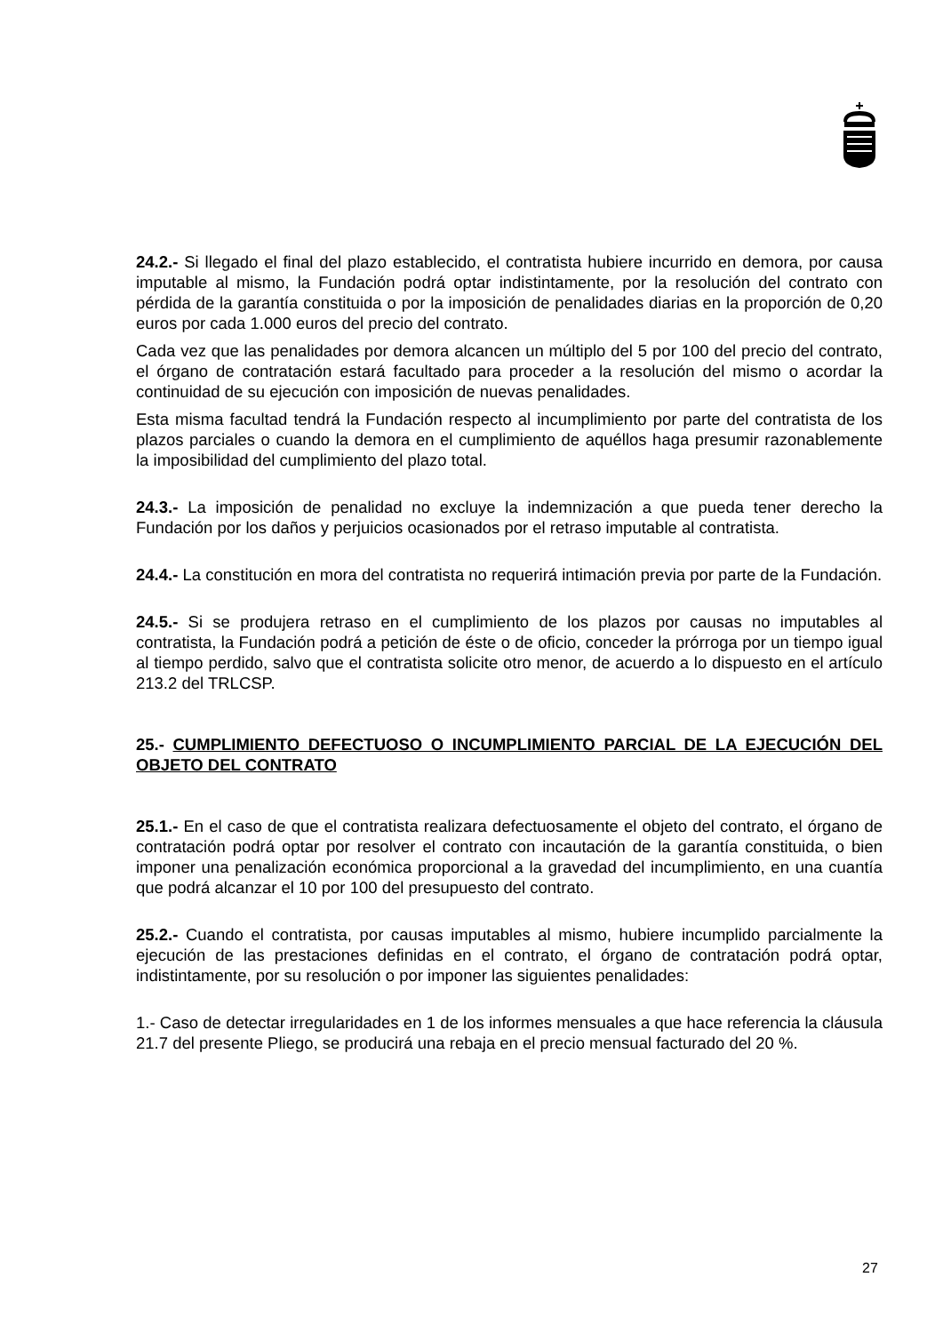24.2.- Si llegado el final del plazo establecido, el contratista hubiere incurrido en demora, por causa imputable al mismo, la Fundación podrá optar indistintamente, por la resolución del contrato con pérdida de la garantía constituida o por la imposición de penalidades diarias en la proporción de 0,20 euros por cada 1.000 euros del precio del contrato.
Cada vez que las penalidades por demora alcancen un múltiplo del 5 por 100 del precio del contrato, el órgano de contratación estará facultado para proceder a la resolución del mismo o acordar la continuidad de su ejecución con imposición de nuevas penalidades.
Esta misma facultad tendrá la Fundación respecto al incumplimiento por parte del contratista de los plazos parciales o cuando la demora en el cumplimiento de aquéllos haga presumir razonablemente la imposibilidad del cumplimiento del plazo total.
24.3.- La imposición de penalidad no excluye la indemnización a que pueda tener derecho la Fundación por los daños y perjuicios ocasionados por el retraso imputable al contratista.
24.4.- La constitución en mora del contratista no requerirá intimación previa por parte de la Fundación.
24.5.- Si se produjera retraso en el cumplimiento de los plazos por causas no imputables al contratista, la Fundación podrá a petición de éste o de oficio, conceder la prórroga por un tiempo igual al tiempo perdido, salvo que el contratista solicite otro menor, de acuerdo a lo dispuesto en el artículo 213.2 del TRLCSP.
25.- CUMPLIMIENTO DEFECTUOSO O INCUMPLIMIENTO PARCIAL DE LA EJECUCIÓN DEL OBJETO DEL CONTRATO
25.1.- En el caso de que el contratista realizara defectuosamente el objeto del contrato, el órgano de contratación podrá optar por resolver el contrato con incautación de la garantía constituida, o bien imponer una penalización económica proporcional a la gravedad del incumplimiento, en una cuantía que podrá alcanzar el 10 por 100 del presupuesto del contrato.
25.2.- Cuando el contratista, por causas imputables al mismo, hubiere incumplido parcialmente la ejecución de las prestaciones definidas en el contrato, el órgano de contratación podrá optar, indistintamente, por su resolución o por imponer las siguientes penalidades:
1.- Caso de detectar irregularidades en 1 de los informes mensuales a que hace referencia la cláusula 21.7 del presente Pliego, se producirá una rebaja en el precio mensual facturado del 20 %.
27